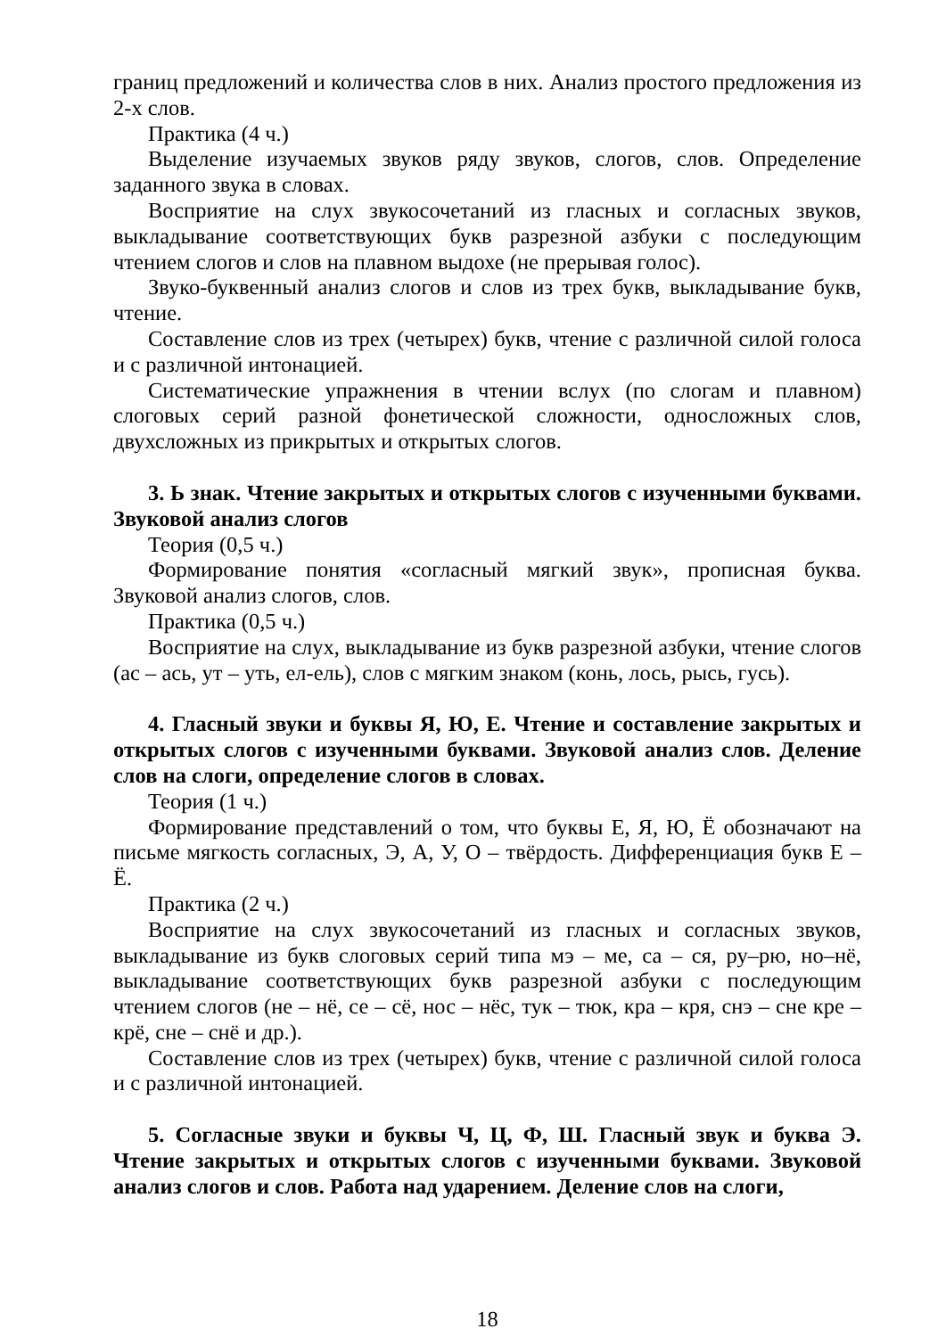границ предложений и количества слов в них. Анализ простого предложения из 2-х слов.
Практика (4 ч.)
Выделение изучаемых звуков ряду звуков, слогов, слов. Определение заданного звука в словах.
Восприятие на слух звукосочетаний из гласных и согласных звуков, выкладывание соответствующих букв разрезной азбуки с последующим чтением слогов и слов на плавном выдохе (не прерывая голос).
Звуко-буквенный анализ слогов и слов из трех букв, выкладывание букв, чтение.
Составление слов из трех (четырех) букв, чтение с различной силой голоса и с различной интонацией.
Систематические упражнения в чтении вслух (по слогам и плавном) слоговых серий разной фонетической сложности, односложных слов, двухсложных из прикрытых и открытых слогов.
3. Ь знак. Чтение закрытых и открытых слогов с изученными буквами. Звуковой анализ слогов
Теория (0,5 ч.)
Формирование понятия «согласный мягкий звук», прописная буква. Звуковой анализ слогов, слов.
Практика (0,5 ч.)
Восприятие на слух, выкладывание из букв разрезной азбуки, чтение слогов (ас – ась, ут – уть, ел-ель), слов с мягким знаком (конь, лось, рысь, гусь).
4. Гласный звуки и буквы Я, Ю, Е. Чтение и составление закрытых и открытых слогов с изученными буквами. Звуковой анализ слов. Деление слов на слоги, определение слогов в словах.
Теория (1 ч.)
Формирование представлений о том, что буквы Е, Я, Ю, Ё обозначают на письме мягкость согласных, Э, А, У, О – твёрдость. Дифференциация букв Е – Ё.
Практика (2 ч.)
Восприятие на слух звукосочетаний из гласных и согласных звуков, выкладывание из букв слоговых серий типа мэ – ме, са – ся, ру–рю, но–нё, выкладывание соответствующих букв разрезной азбуки с последующим чтением слогов (не – нё, се – сё, нос – нёс, тук – тюк, кра – кря, снэ – сне кре – крё, сне – снё и др.).
Составление слов из трех (четырех) букв, чтение с различной силой голоса и с различной интонацией.
5. Согласные звуки и буквы Ч, Ц, Ф, Ш. Гласный звук и буква Э. Чтение закрытых и открытых слогов с изученными буквами. Звуковой анализ слогов и слов. Работа над ударением. Деление слов на слоги,
18